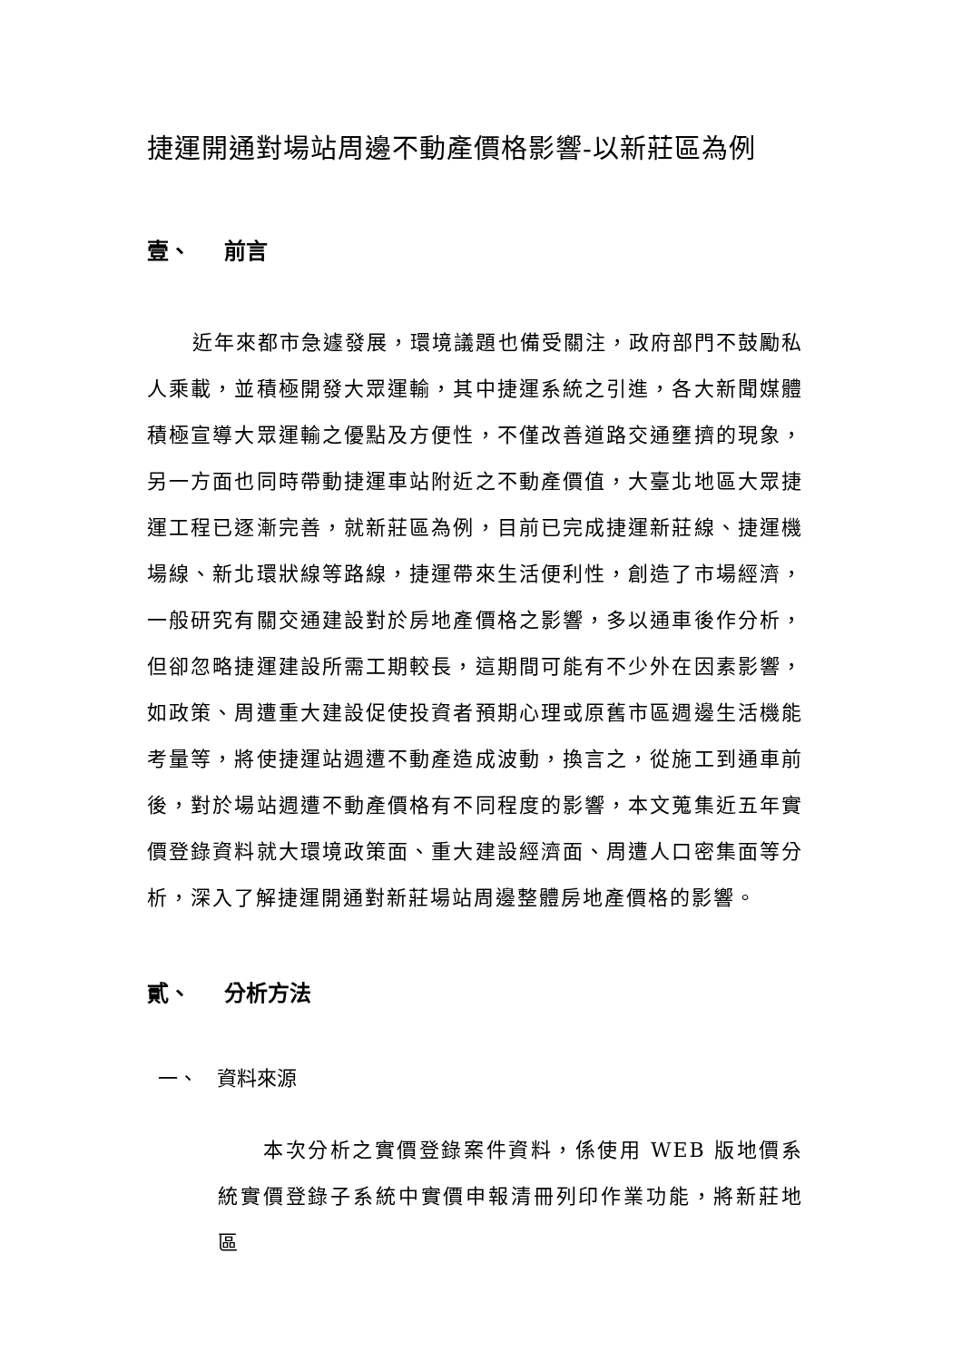捷運開通對場站周邊不動產價格影響-以新莊區為例
壹、 前言
近年來都市急遽發展，環境議題也備受關注，政府部門不鼓勵私人乘載，並積極開發大眾運輸，其中捷運系統之引進，各大新聞媒體積極宣導大眾運輸之優點及方便性，不僅改善道路交通壅擠的現象，另一方面也同時帶動捷運車站附近之不動產價值，大臺北地區大眾捷運工程已逐漸完善，就新莊區為例，目前已完成捷運新莊線、捷運機場線、新北環狀線等路線，捷運帶來生活便利性，創造了市場經濟，一般研究有關交通建設對於房地產價格之影響，多以通車後作分析，但卻忽略捷運建設所需工期較長，這期間可能有不少外在因素影響，如政策、周遭重大建設促使投資者預期心理或原舊市區週邊生活機能考量等，將使捷運站週遭不動產造成波動，換言之，從施工到通車前後，對於場站週遭不動產價格有不同程度的影響，本文蒐集近五年實價登錄資料就大環境政策面、重大建設經濟面、周遭人口密集面等分析，深入了解捷運開通對新莊場站周邊整體房地產價格的影響。
貳、 分析方法
一、 資料來源
本次分析之實價登錄案件資料，係使用 WEB 版地價系統實價登錄子系統中實價申報清冊列印作業功能，將新莊地區